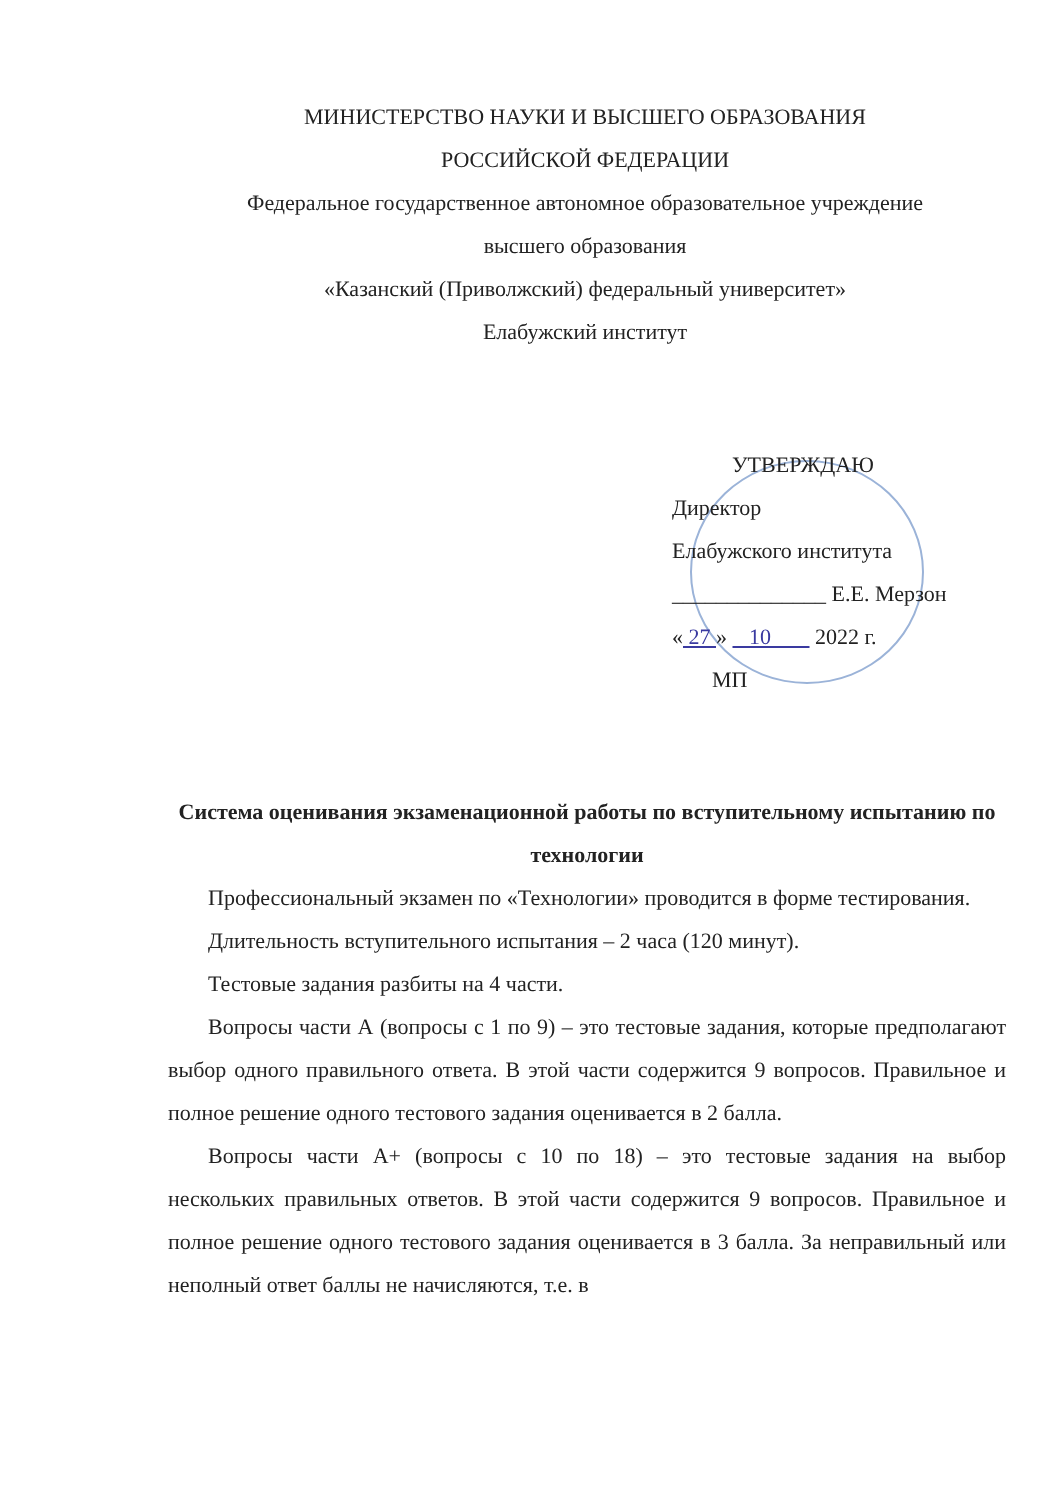МИНИСТЕРСТВО НАУКИ И ВЫСШЕГО ОБРАЗОВАНИЯ
РОССИЙСКОЙ ФЕДЕРАЦИИ
Федеральное государственное автономное образовательное учреждение
высшего образования
«Казанский (Приволжский) федеральный университет»
Елабужский институт
УТВЕРЖДАЮ
Директор
Елабужского института
______________ Е.Е. Мерзон
« 27 » 10 2022 г.
МП
Система оценивания экзаменационной работы по вступительному испытанию по технологии
Профессиональный экзамен по «Технологии» проводится в форме тестирования.
Длительность вступительного испытания – 2 часа (120 минут).
Тестовые задания разбиты на 4 части.
Вопросы части А (вопросы с 1 по 9) – это тестовые задания, которые предполагают выбор одного правильного ответа. В этой части содержится 9 вопросов. Правильное и полное решение одного тестового задания оценивается в 2 балла.
Вопросы части А+ (вопросы с 10 по 18) – это тестовые задания на выбор нескольких правильных ответов. В этой части содержится 9 вопросов. Правильное и полное решение одного тестового задания оценивается в 3 балла. За неправильный или неполный ответ баллы не начисляются, т.е. в